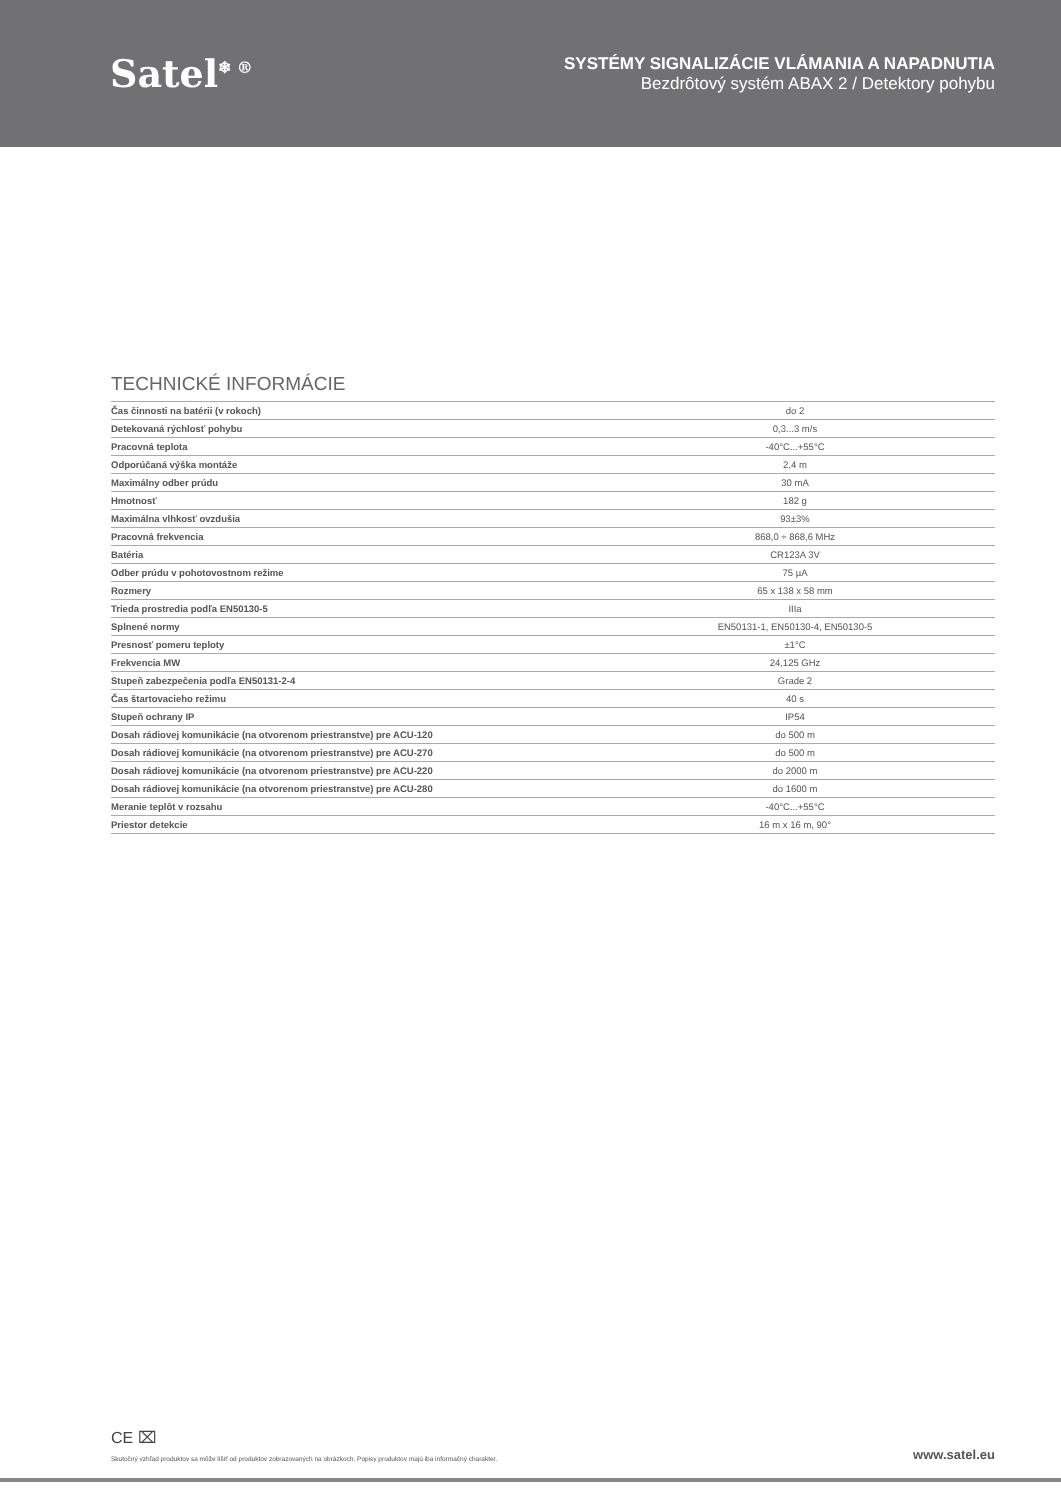Satel<sup>❄ ®</sup>
SYSTÉMY SIGNALIZÁCIE VLÁMANIA A NAPADNUTIA
Bezdrôtový systém ABAX 2 / Detektory pohybu
TECHNICKÉ INFORMÁCIE
| Čas činnosti na batérii (v rokoch) | do 2 |
| Detekovaná rýchlosť pohybu | 0,3...3 m/s |
| Pracovná teplota | -40°C...+55°C |
| Odporúčaná výška montáže | 2,4 m |
| Maximálny odber prúdu | 30 mA |
| Hmotnosť | 182 g |
| Maximálna vlhkosť ovzdušia | 93±3% |
| Pracovná frekvencia | 868,0 ÷ 868,6 MHz |
| Batéria | CR123A 3V |
| Odber prúdu v pohotovostnom režime | 75 µA |
| Rozmery | 65 x 138 x 58 mm |
| Trieda prostredia podľa EN50130-5 | IIIa |
| Splnené normy | EN50131-1, EN50130-4, EN50130-5 |
| Presnosť pomeru teploty | ±1°C |
| Frekvencia MW | 24,125 GHz |
| Stupeň zabezpečenia podľa EN50131-2-4 | Grade 2 |
| Čas štartovacieho režimu | 40 s |
| Stupeň ochrany IP | IP54 |
| Dosah rádiovej komunikácie (na otvorenom priestranstve) pre ACU-120 | do 500 m |
| Dosah rádiovej komunikácie (na otvorenom priestranstve) pre ACU-270 | do 500 m |
| Dosah rádiovej komunikácie (na otvorenom priestranstve) pre ACU-220 | do 2000 m |
| Dosah rádiovej komunikácie (na otvorenom priestranstve) pre ACU-280 | do 1600 m |
| Meranie teplôt v rozsahu | -40°C...+55°C |
| Priestor detekcie | 16 m x 16 m, 90° |
CE ⌧
Skutočný vzhľad produktov sa môže líšiť od produktov zobrazovaných na obrázkoch. Popisy produktov majú iba informačný charakter. www.satel.eu